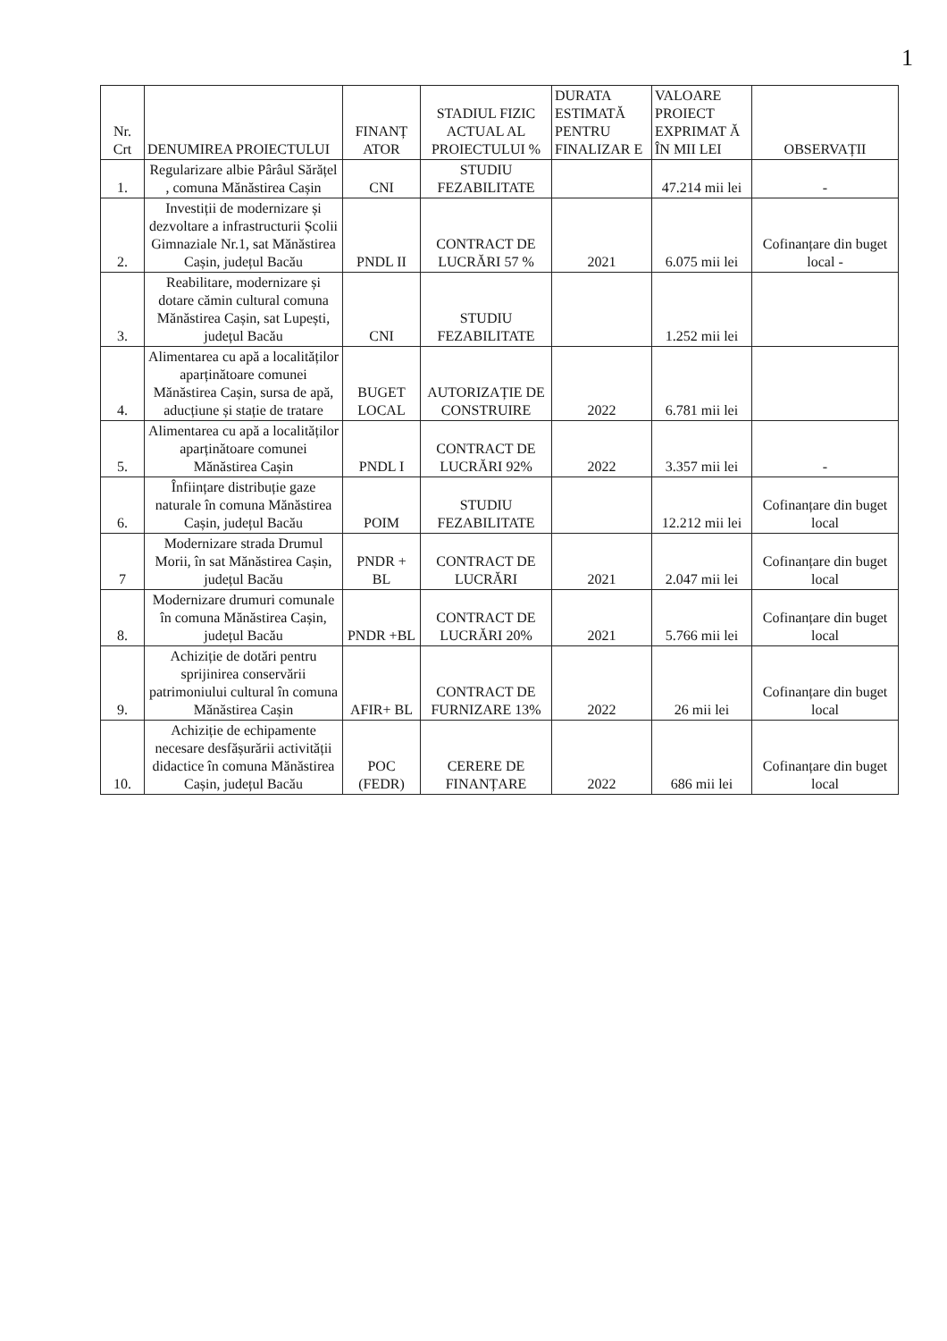1
| Nr. Crt | DENUMIREA PROIECTULUI | FINANȚ ATOR | STADIUL FIZIC ACTUAL AL PROIECTULUI % | DURATA ESTIMATĂ PENTRU FINALIZAR E | VALOARE PROIECT EXPRIMAT Ă ÎN MII LEI | OBSERVAȚII |
| --- | --- | --- | --- | --- | --- | --- |
| 1. | Regularizare albie Pârâul Sărățel , comuna Mănăstirea Cașin | CNI | STUDIU FEZABILITATE | | 47.214 mii lei | - |
| 2. | Investiții de modernizare și dezvoltare a infrastructurii Școlii Gimnaziale Nr.1, sat Mănăstirea Cașin, județul Bacău | PNDL II | CONTRACT DE LUCRĂRI 57 % | 2021 | 6.075 mii lei | Cofinanțare din buget local - |
| 3. | Reabilitare, modernizare și dotare cămin cultural comuna Mănăstirea Cașin, sat Lupești, județul Bacău | CNI | STUDIU FEZABILITATE | | 1.252 mii lei | |
| 4. | Alimentarea cu apă a localităților aparținătoare comunei Mănăstirea Cașin, sursa de apă, aducțiune și stație de tratare | BUGET LOCAL | AUTORIZAȚIE DE CONSTRUIRE | 2022 | 6.781 mii lei | |
| 5. | Alimentarea cu apă a localităților aparținătoare comunei Mănăstirea Cașin | PNDL I | CONTRACT DE LUCRĂRI 92% | 2022 | 3.357 mii lei | - |
| 6. | Înființare distribuție gaze naturale în comuna Mănăstirea Cașin, județul Bacău | POIM | STUDIU FEZABILITATE | | 12.212 mii lei | Cofinanțare din buget local |
| 7 | Modernizare strada Drumul Morii, în sat Mănăstirea Cașin, județul Bacău | PNDR + BL | CONTRACT DE LUCRĂRI | 2021 | 2.047 mii lei | Cofinanțare din buget local |
| 8. | Modernizare drumuri comunale în comuna Mănăstirea Cașin, județul Bacău | PNDR +BL | CONTRACT DE LUCRĂRI 20% | 2021 | 5.766 mii lei | Cofinanțare din buget local |
| 9. | Achiziție de dotări pentru sprijinirea conservării patrimoniului cultural în comuna Mănăstirea Cașin | AFIR+ BL | CONTRACT DE FURNIZARE 13% | 2022 | 26 mii lei | Cofinanțare din buget local |
| 10. | Achiziție de echipamente necesare desfășurării activității didactice în comuna Mănăstirea Cașin, județul Bacău | POC (FEDR) | CERERE DE FINANȚARE | 2022 | 686 mii lei | Cofinanțare din buget local |